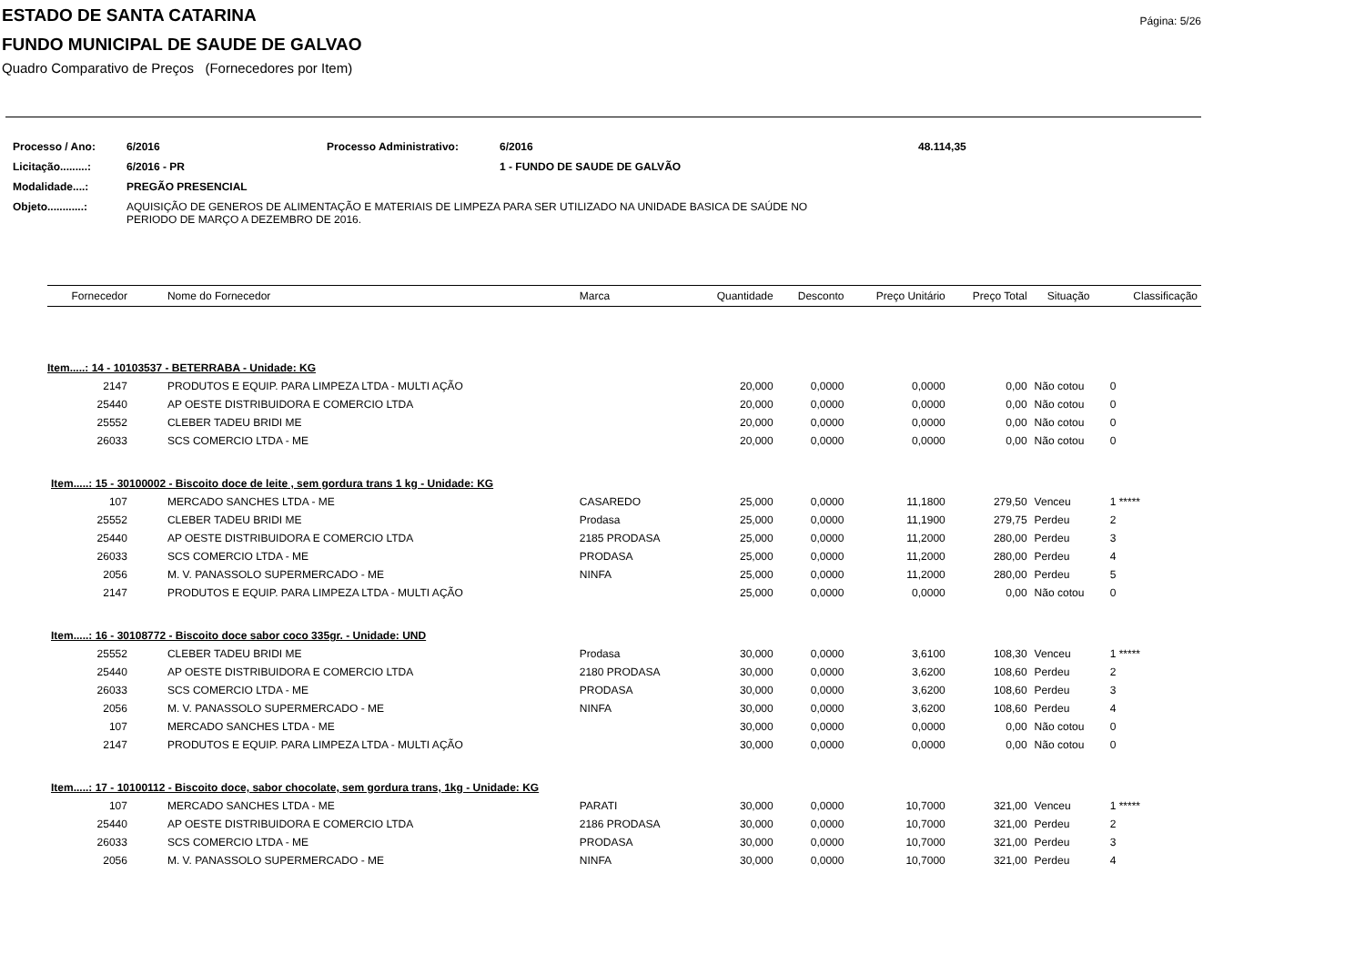Página: 5/26
ESTADO DE SANTA CATARINA
FUNDO MUNICIPAL DE SAUDE DE GALVAO
Quadro Comparativo de Preços (Fornecedores por Item)
| Processo / Ano: | 6/2016 | Processo Administrativo: | 6/2016 | 48.114,35 |
| Licitação.........: | 6/2016 - PR | | 1 - FUNDO DE SAUDE DE GALVÃO | |
| Modalidade....: | PREGÃO PRESENCIAL | | | |
| Objeto............: | AQUISIÇÃO DE GENEROS DE ALIMENTAÇÃO E MATERIAIS DE LIMPEZA PARA SER UTILIZADO NA UNIDADE BASICA DE SAÚDE NO PERIODO DE MARÇO A DEZEMBRO DE 2016. | | | |
| Fornecedor | Nome do Fornecedor | Marca | Quantidade | Desconto | Preço Unitário | Preço Total | Situação | Classificação |
| --- | --- | --- | --- | --- | --- | --- | --- | --- |
| Item.....: 14 - 10103537 - BETERRABA - Unidade: KG | | | | | | | | |
| 2147 | PRODUTOS E EQUIP. PARA LIMPEZA LTDA - MULTI AÇÃO | | 20,000 | 0,0000 | 0,0000 | 0,00 | Não cotou | 0 |
| 25440 | AP OESTE DISTRIBUIDORA E COMERCIO LTDA | | 20,000 | 0,0000 | 0,0000 | 0,00 | Não cotou | 0 |
| 25552 | CLEBER TADEU BRIDI ME | | 20,000 | 0,0000 | 0,0000 | 0,00 | Não cotou | 0 |
| 26033 | SCS COMERCIO LTDA - ME | | 20,000 | 0,0000 | 0,0000 | 0,00 | Não cotou | 0 |
| Item.....: 15 - 30100002 - Biscoito doce de leite , sem gordura trans 1 kg - Unidade: KG | | | | | | | | |
| 107 | MERCADO SANCHES LTDA - ME | CASAREDO | 25,000 | 0,0000 | 11,1800 | 279,50 | Venceu | 1 ***** |
| 25552 | CLEBER TADEU BRIDI ME | Prodasa | 25,000 | 0,0000 | 11,1900 | 279,75 | Perdeu | 2 |
| 25440 | AP OESTE DISTRIBUIDORA E COMERCIO LTDA | 2185 PRODASA | 25,000 | 0,0000 | 11,2000 | 280,00 | Perdeu | 3 |
| 26033 | SCS COMERCIO LTDA - ME | PRODASA | 25,000 | 0,0000 | 11,2000 | 280,00 | Perdeu | 4 |
| 2056 | M. V. PANASSOLO SUPERMERCADO - ME | NINFA | 25,000 | 0,0000 | 11,2000 | 280,00 | Perdeu | 5 |
| 2147 | PRODUTOS E EQUIP. PARA LIMPEZA LTDA - MULTI AÇÃO | | 25,000 | 0,0000 | 0,0000 | 0,00 | Não cotou | 0 |
| Item.....: 16 - 30108772 - Biscoito doce sabor coco 335gr. - Unidade: UND | | | | | | | | |
| 25552 | CLEBER TADEU BRIDI ME | Prodasa | 30,000 | 0,0000 | 3,6100 | 108,30 | Venceu | 1 ***** |
| 25440 | AP OESTE DISTRIBUIDORA E COMERCIO LTDA | 2180 PRODASA | 30,000 | 0,0000 | 3,6200 | 108,60 | Perdeu | 2 |
| 26033 | SCS COMERCIO LTDA - ME | PRODASA | 30,000 | 0,0000 | 3,6200 | 108,60 | Perdeu | 3 |
| 2056 | M. V. PANASSOLO SUPERMERCADO - ME | NINFA | 30,000 | 0,0000 | 3,6200 | 108,60 | Perdeu | 4 |
| 107 | MERCADO SANCHES LTDA - ME | | 30,000 | 0,0000 | 0,0000 | 0,00 | Não cotou | 0 |
| 2147 | PRODUTOS E EQUIP. PARA LIMPEZA LTDA - MULTI AÇÃO | | 30,000 | 0,0000 | 0,0000 | 0,00 | Não cotou | 0 |
| Item.....: 17 - 10100112 - Biscoito doce, sabor chocolate, sem gordura trans, 1kg - Unidade: KG | | | | | | | | |
| 107 | MERCADO SANCHES LTDA - ME | PARATI | 30,000 | 0,0000 | 10,7000 | 321,00 | Venceu | 1 ***** |
| 25440 | AP OESTE DISTRIBUIDORA E COMERCIO LTDA | 2186 PRODASA | 30,000 | 0,0000 | 10,7000 | 321,00 | Perdeu | 2 |
| 26033 | SCS COMERCIO LTDA - ME | PRODASA | 30,000 | 0,0000 | 10,7000 | 321,00 | Perdeu | 3 |
| 2056 | M. V. PANASSOLO SUPERMERCADO - ME | NINFA | 30,000 | 0,0000 | 10,7000 | 321,00 | Perdeu | 4 |